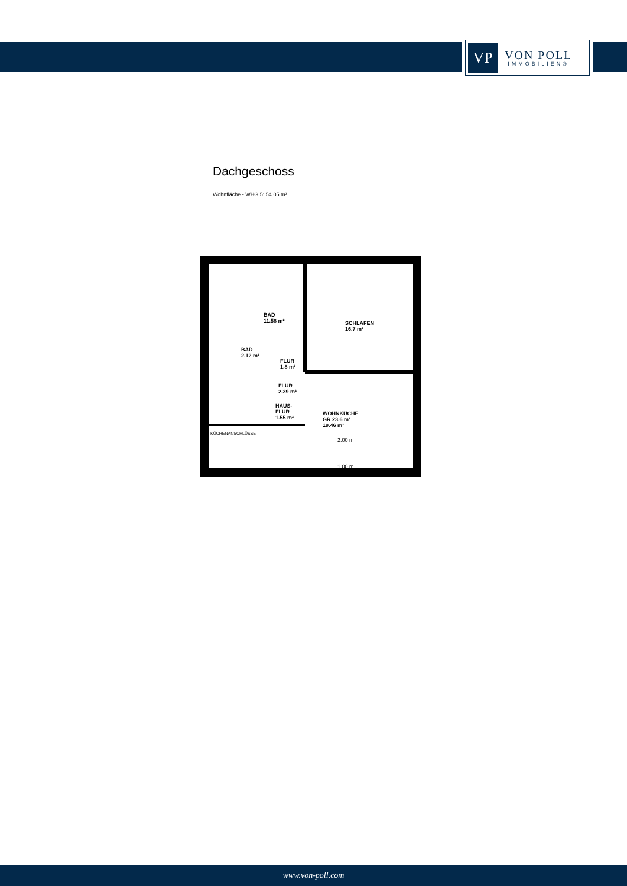VP
VON POLL
IMMOBILIEN®
Dachgeschoss
Wohnfläche - WHG 5: 54.05 m²
BAD
11.58 m²
SCHLAFEN
16.7 m²
BAD
2.12 m²
FLUR
1.8 m²
FLUR
2.39 m²
HAUS-
FLUR
1.55 m²
WOHNKÜCHE
GR 23.6 m²
19.46 m²
KÜCHENANSCHLÜSSE
2.00 m
1.00 m
www.von-poll.com